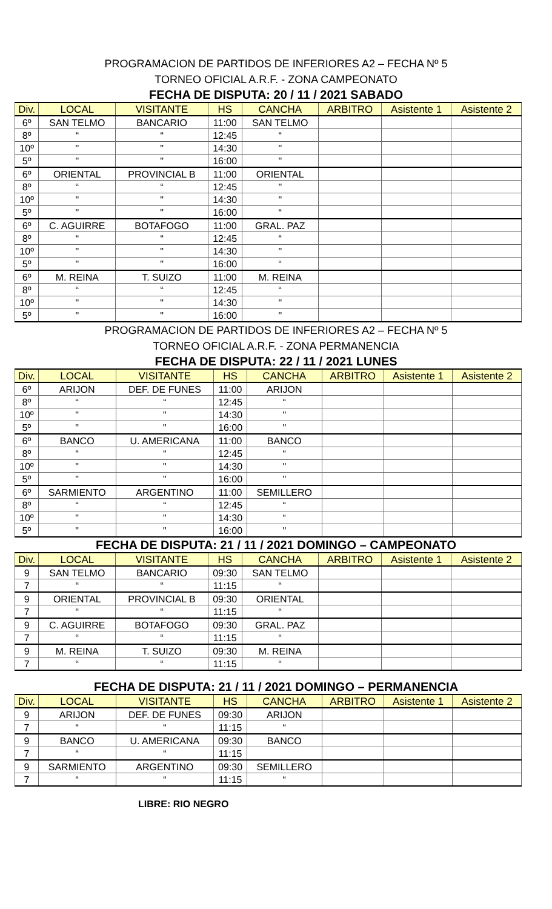PROGRAMACION DE PARTIDOS DE INFERIORES A2 – FECHA Nº 5
TORNEO OFICIAL A.R.F. - ZONA CAMPEONATO
FECHA DE DISPUTA: 20 / 11 / 2021 SABADO
| Div. | LOCAL | VISITANTE | HS | CANCHA | ARBITRO | Asistente 1 | Asistente 2 |
| --- | --- | --- | --- | --- | --- | --- | --- |
| 6º | SAN TELMO | BANCARIO | 11:00 | SAN TELMO | | | |
| 8º | “ | “ | 12:45 | “ | | | |
| 10º | " | " | 14:30 | " | | | |
| 5º | " | " | 16:00 | " | | | |
| 6º | ORIENTAL | PROVINCIAL B | 11:00 | ORIENTAL | | | |
| 8º | “ | “ | 12:45 | " | | | |
| 10º | " | " | 14:30 | " | | | |
| 5º | " | " | 16:00 | “ | | | |
| 6º | C. AGUIRRE | BOTAFOGO | 11:00 | GRAL. PAZ | | | |
| 8º | “ | “ | 12:45 | “ | | | |
| 10º | " | " | 14:30 | " | | | |
| 5º | " | " | 16:00 | “ | | | |
| 6º | M. REINA | T. SUIZO | 11:00 | M. REINA | | | |
| 8º | “ | “ | 12:45 | “ | | | |
| 10º | " | " | 14:30 | " | | | |
| 5º | " | " | 16:00 | " | | | |
PROGRAMACION DE PARTIDOS DE INFERIORES A2 – FECHA Nº 5
TORNEO OFICIAL A.R.F. - ZONA PERMANENCIA
FECHA DE DISPUTA: 22 / 11 / 2021 LUNES
| Div. | LOCAL | VISITANTE | HS | CANCHA | ARBITRO | Asistente 1 | Asistente 2 |
| --- | --- | --- | --- | --- | --- | --- | --- |
| 6º | ARIJON | DEF. DE FUNES | 11:00 | ARIJON | | | |
| 8º | “ | “ | 12:45 | “ | | | |
| 10º | " | " | 14:30 | " | | | |
| 5º | " | " | 16:00 | " | | | |
| 6º | BANCO | U. AMERICANA | 11:00 | BANCO | | | |
| 8º | “ | “ | 12:45 | “ | | | |
| 10º | " | " | 14:30 | " | | | |
| 5º | " | " | 16:00 | " | | | |
| 6º | SARMIENTO | ARGENTINO | 11:00 | SEMILLERO | | | |
| 8º | “ | “ | 12:45 | “ | | | |
| 10º | " | " | 14:30 | “ | | | |
| 5º | " | " | 16:00 | " | | | |
FECHA DE DISPUTA: 21 / 11 / 2021 DOMINGO – CAMPEONATO
| Div. | LOCAL | VISITANTE | HS | CANCHA | ARBITRO | Asistente 1 | Asistente 2 |
| --- | --- | --- | --- | --- | --- | --- | --- |
| 9 | SAN TELMO | BANCARIO | 09:30 | SAN TELMO | | | |
| 7 | “ | “ | 11:15 | “ | | | |
| 9 | ORIENTAL | PROVINCIAL B | 09:30 | ORIENTAL | | | |
| 7 | “ | “ | 11:15 | “ | | | |
| 9 | C. AGUIRRE | BOTAFOGO | 09:30 | GRAL. PAZ | | | |
| 7 | “ | “ | 11:15 | “ | | | |
| 9 | M. REINA | T. SUIZO | 09:30 | M. REINA | | | |
| 7 | “ | “ | 11:15 | “ | | | |
FECHA DE DISPUTA: 21 / 11 / 2021 DOMINGO – PERMANENCIA
| Div. | LOCAL | VISITANTE | HS | CANCHA | ARBITRO | Asistente 1 | Asistente 2 |
| --- | --- | --- | --- | --- | --- | --- | --- |
| 9 | ARIJON | DEF. DE FUNES | 09:30 | ARIJON | | | |
| 7 | “ | “ | 11:15 | “ | | | |
| 9 | BANCO | U. AMERICANA | 09:30 | BANCO | | | |
| 7 | “ | “ | 11:15 | | | | |
| 9 | SARMIENTO | ARGENTINO | 09:30 | SEMILLERO | | | |
| 7 | “ | “ | 11:15 | “ | | | |
LIBRE: RIO NEGRO